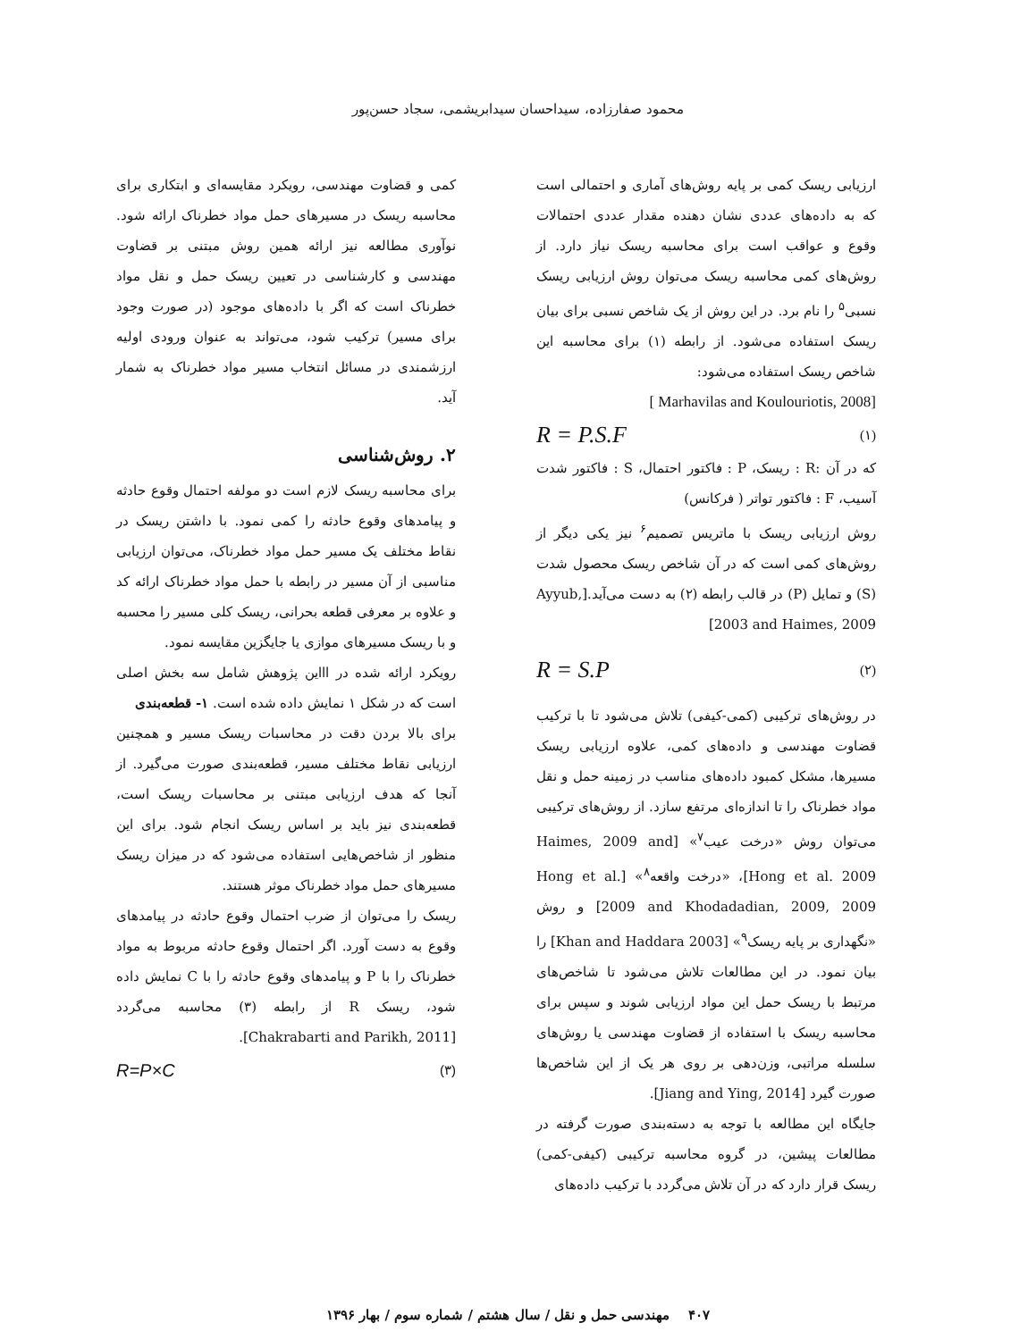محمود صفارزاده، سیداحسان سیدابریشمی، سجاد حسن‌پور
ارزیابی ریسک کمی بر پایه روش‌های آماری و احتمالی است که به داده‌های عددی نشان دهنده مقدار عددی احتمالات وقوع و عواقب است برای محاسبه ریسک نیاز دارد. از روش‌های کمی محاسبه ریسک می‌توان روش ارزیابی ریسک نسبی<sup>۵</sup> را نام برد. در این روش از یک شاخص نسبی برای بیان ریسک استفاده می‌شود. از رابطه (۱) برای محاسبه این شاخص ریسک استفاده می‌شود:
[ Marhavilas and Koulouriotis, 2008]
R = P.S.F (۱)
که در آن :R : ریسک، P : فاکتور احتمال، S : فاکتور شدت آسیب، F : فاکتور تواتر ( فرکانس)
روش ارزیابی ریسک با ماتریس تصمیم<sup>۶</sup> نیز یکی دیگر از روش‌های کمی است که در آن شاخص ریسک محصول شدت (S) و تمایل (P) در قالب رابطه (۲) به دست می‌آید.[Ayyub, 2003 and Haimes, 2009]
R = S.P (۲)
در روش‌های ترکیبی (کمی-کیفی) تلاش می‌شود تا با ترکیب قضاوت مهندسی و داده‌های کمی، علاوه ارزیابی ریسک مسیرها، مشکل کمبود داده‌های مناسب در زمینه حمل و نقل مواد خطرناک را تا اندازه‌ای مرتفع سازد. از روش‌های ترکیبی می‌توان روش «درخت عیب<sup>۷</sup>» [Haimes, 2009 and Hong et al. 2009]، «درخت واقعه<sup>۸</sup>» [Hong et al. 2009 and Khodadadian, 2009, 2009] و روش «نگهداری بر پایه ریسک<sup>۹</sup>» [Khan and Haddara 2003] را بیان نمود. در این مطالعات تلاش می‌شود تا شاخص‌های مرتبط با ریسک حمل این مواد ارزیابی شوند و سپس برای محاسبه ریسک با استفاده از قضاوت مهندسی یا روش‌های سلسله مراتبی، وزن‌دهی بر روی هر یک از این شاخص‌ها صورت گیرد [Jiang and Ying, 2014].
جایگاه این مطالعه با توجه به دسته‌بندی صورت گرفته در مطالعات پیشین، در گروه محاسبه ترکیبی (کیفی-کمی) ریسک قرار دارد که در آن تلاش می‌گردد با ترکیب داده‌های
کمی و قضاوت مهندسی، رویکرد مقایسه‌ای و ابتکاری برای محاسبه ریسک در مسیرهای حمل مواد خطرناک ارائه شود. نوآوری مطالعه نیز ارائه همین روش مبتنی بر قضاوت مهندسی و کارشناسی در تعیین ریسک حمل و نقل مواد خطرناک است که اگر با داده‌های موجود (در صورت وجود برای مسیر) ترکیب شود، می‌تواند به عنوان ورودی اولیه ارزشمندی در مسائل انتخاب مسیر مواد خطرناک به شمار آید.
۲. روش‌شناسی
برای محاسبه ریسک لازم است دو مولفه احتمال وقوع حادثه و پیامدهای وقوع حادثه را کمی نمود. با داشتن ریسک در نقاط مختلف یک مسیر حمل مواد خطرناک، می‌توان ارزیابی مناسبی از آن مسیر در رابطه با حمل مواد خطرناک ارائه کد و علاوه بر معرفی قطعه بحرانی، ریسک کلی مسیر را محسبه و با ریسک مسیرهای موازی یا جایگزین مقایسه نمود.
رویکرد ارائه شده در اااین پژوهش شامل سه بخش اصلی است که در شکل ۱ نمایش داده شده است. ۱- قطعه‌بندی
برای بالا بردن دقت در محاسبات ریسک مسیر و همچنین ارزیابی نقاط مختلف مسیر، قطعه‌بندی صورت می‌گیرد. از آنجا که هدف ارزیابی مبتنی بر محاسبات ریسک است، قطعه‌بندی نیز باید بر اساس ریسک انجام شود. برای این منظور از شاخص‌هایی استفاده می‌شود که در میزان ریسک مسیرهای حمل مواد خطرناک موثر هستند.
ریسک را می‌توان از ضرب احتمال وقوع حادثه در پیامدهای وقوع به دست آورد. اگر احتمال وقوع حادثه مربوط به مواد خطرناک را با P و پیامدهای وقوع حادثه را با C نمایش داده شود، ریسک R از رابطه (۳) محاسبه می‌گردد [Chakrabarti and Parikh, 2011].
R=P×C (۳)
۴۰۷ مهندسی حمل و نقل / سال هشتم / شماره سوم / بهار ۱۳۹۶